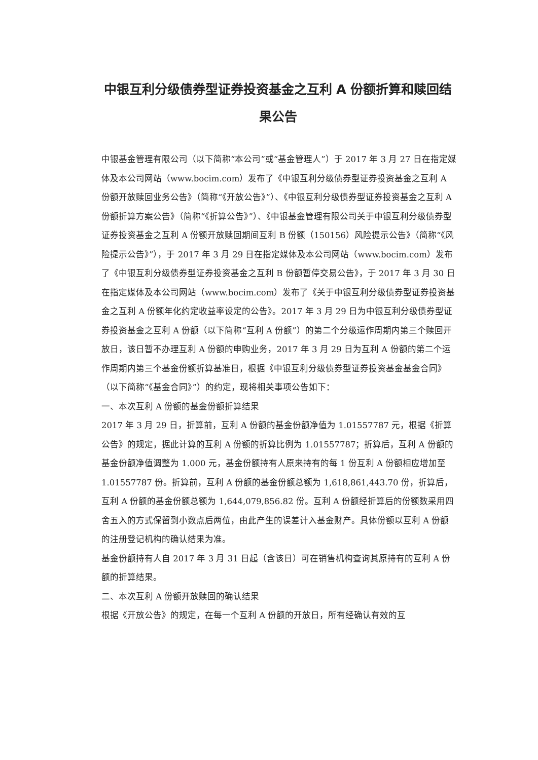中银互利分级债券型证券投资基金之互利 A 份额折算和赎回结
果公告
中银基金管理有限公司（以下简称“本公司”或“基金管理人”）于 2017 年 3 月 27 日在指定媒体及本公司网站（www.bocim.com）发布了《中银互利分级债券型证券投资基金之互利 A 份额开放赎回业务公告》（简称“《开放公告》”）、《中银互利分级债券型证券投资基金之互利 A 份额折算方案公告》（简称“《折算公告》”）、《中银基金管理有限公司关于中银互利分级债券型证券投资基金之互利 A 份额开放赎回期间互利 B 份额（150156）风险提示公告》（简称“《风险提示公告》”），于 2017 年 3 月 29 日在指定媒体及本公司网站（www.bocim.com）发布了《中银互利分级债券型证券投资基金之互利 B 份额暂停交易公告》，于 2017 年 3 月 30 日在指定媒体及本公司网站（www.bocim.com）发布了《关于中银互利分级债券型证券投资基金之互利 A 份额年化约定收益率设定的公告》。2017 年 3 月 29 日为中银互利分级债券型证券投资基金之互利 A 份额（以下简称“互利 A 份额”）的第二个分级运作周期内第三个赎回开放日，该日暂不办理互利 A 份额的申购业务，2017 年 3 月 29 日为互利 A 份额的第二个运作周期内第三个基金份额折算基准日，根据《中银互利分级债券型证券投资基金基金合同》（以下简称“《基金合同》”）的约定，现将相关事项公告如下：
一、本次互利 A 份额的基金份额折算结果
2017 年 3 月 29 日，折算前，互利 A 份额的基金份额净值为 1.01557787 元，根据《折算公告》的规定，据此计算的互利 A 份额的折算比例为 1.01557787；折算后，互利 A 份额的基金份额净值调整为 1.000 元，基金份额持有人原来持有的每 1 份互利 A 份额相应增加至 1.01557787 份。折算前，互利 A 份额的基金份额总额为 1,618,861,443.70 份，折算后，互利 A 份额的基金份额总额为 1,644,079,856.82 份。互利 A 份额经折算后的份额数采用四舍五入的方式保留到小数点后两位，由此产生的误差计入基金财产。具体份额以互利 A 份额的注册登记机构的确认结果为准。
基金份额持有人自 2017 年 3 月 31 日起（含该日）可在销售机构查询其原持有的互利 A 份额的折算结果。
二、本次互利 A 份额开放赎回的确认结果
根据《开放公告》的规定，在每一个互利 A 份额的开放日，所有经确认有效的互